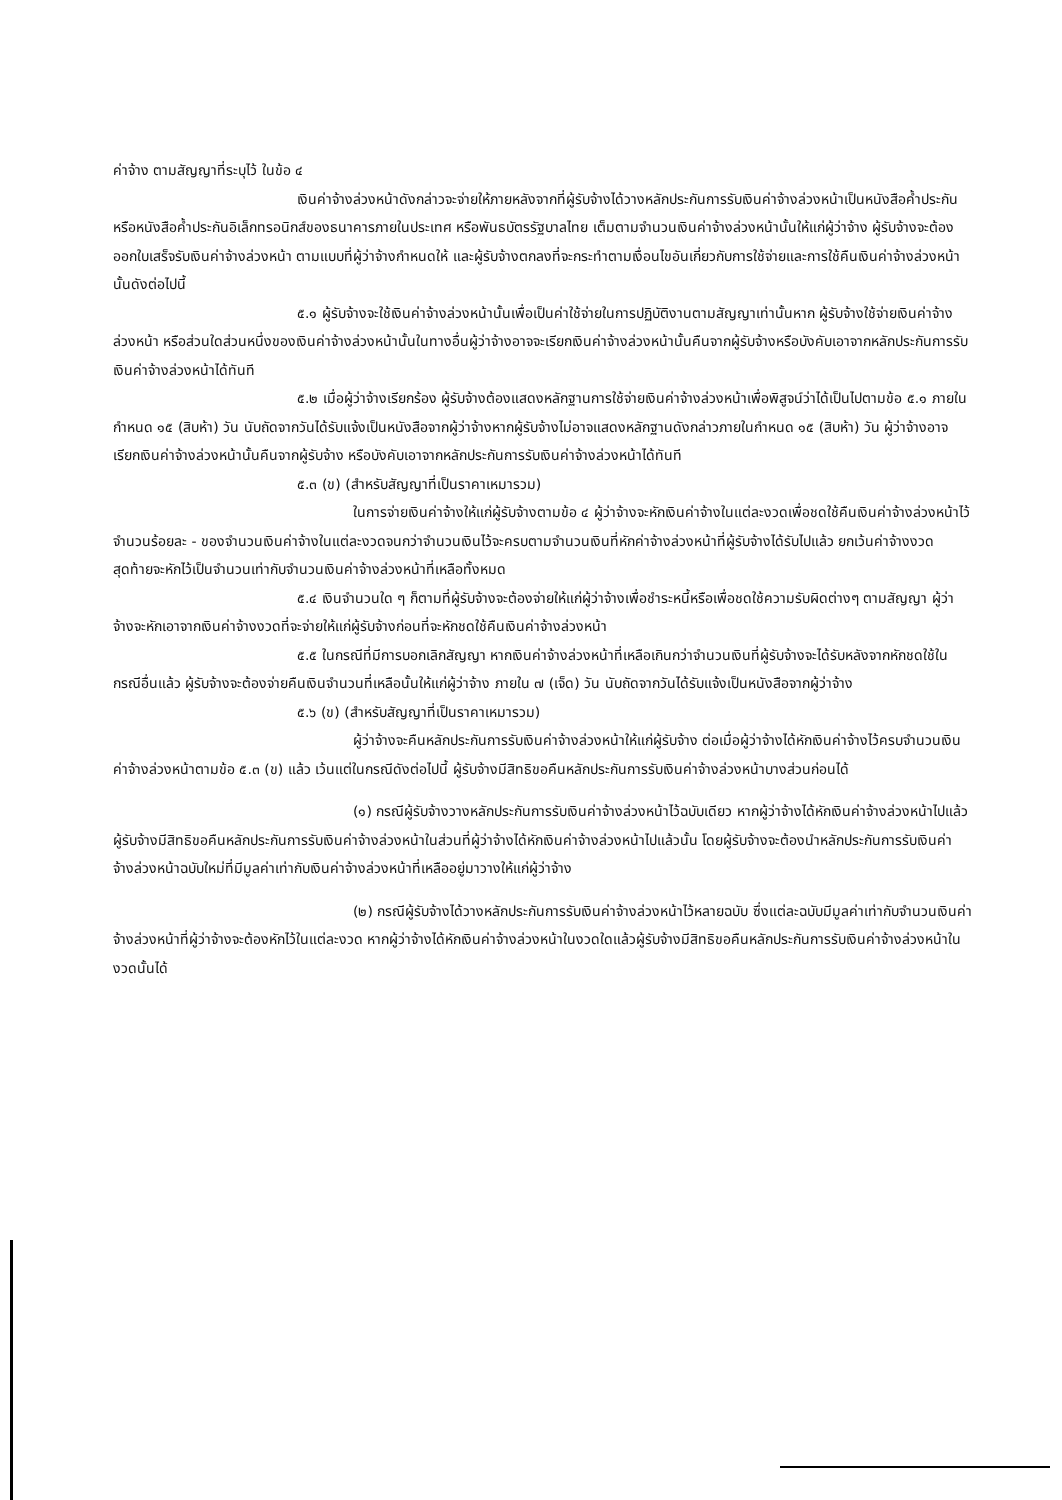ค่าจ้าง ตามสัญญาที่ระบุไว้ ในข้อ ๔
เงินค่าจ้างล่วงหน้าดังกล่าวจะจ่ายให้ภายหลังจากที่ผู้รับจ้างได้วางหลักประกันการรับเงินค่าจ้างล่วงหน้าเป็นหนังสือค้ำประกันหรือหนังสือค้ำประกันอิเล็กทรอนิกส์ของธนาคารภายในประเทศ หรือพันธบัตรรัฐบาลไทย เต็มตามจำนวนเงินค่าจ้างล่วงหน้านั้นให้แก่ผู้ว่าจ้าง ผู้รับจ้างจะต้องออกใบเสร็จรับเงินค่าจ้างล่วงหน้า ตามแบบที่ผู้ว่าจ้างกำหนดให้ และผู้รับจ้างตกลงที่จะกระทำตามเงื่อนไขอันเกี่ยวกับการใช้จ่ายและการใช้คืนเงินค่าจ้างล่วงหน้านั้นดังต่อไปนี้
๕.๑ ผู้รับจ้างจะใช้เงินค่าจ้างล่วงหน้านั้นเพื่อเป็นค่าใช้จ่ายในการปฏิบัติงานตามสัญญาเท่านั้นหาก ผู้รับจ้างใช้จ่ายเงินค่าจ้างล่วงหน้า หรือส่วนใดส่วนหนึ่งของเงินค่าจ้างล่วงหน้านั้นในทางอื่นผู้ว่าจ้างอาจจะเรียกเงินค่าจ้างล่วงหน้านั้นคืนจากผู้รับจ้างหรือบังคับเอาจากหลักประกันการรับเงินค่าจ้างล่วงหน้าได้ทันที
๕.๒ เมื่อผู้ว่าจ้างเรียกร้อง ผู้รับจ้างต้องแสดงหลักฐานการใช้จ่ายเงินค่าจ้างล่วงหน้าเพื่อพิสูจน์ว่าได้เป็นไปตามข้อ ๕.๑ ภายในกำหนด ๑๕ (สิบห้า) วัน นับถัดจากวันได้รับแจ้งเป็นหนังสือจากผู้ว่าจ้างหากผู้รับจ้างไม่อาจแสดงหลักฐานดังกล่าวภายในกำหนด ๑๕ (สิบห้า) วัน ผู้ว่าจ้างอาจเรียกเงินค่าจ้างล่วงหน้านั้นคืนจากผู้รับจ้าง หรือบังคับเอาจากหลักประกันการรับเงินค่าจ้างล่วงหน้าได้ทันที
๕.๓ (ข) (สำหรับสัญญาที่เป็นราคาเหมารวม)
ในการจ่ายเงินค่าจ้างให้แก่ผู้รับจ้างตามข้อ ๔ ผู้ว่าจ้างจะหักเงินค่าจ้างในแต่ละงวดเพื่อชดใช้คืนเงินค่าจ้างล่วงหน้าไว้จำนวนร้อยละ - ของจำนวนเงินค่าจ้างในแต่ละงวดจนกว่าจำนวนเงินไว้จะครบตามจำนวนเงินที่หักค่าจ้างล่วงหน้าที่ผู้รับจ้างได้รับไปแล้ว ยกเว้นค่าจ้างงวดสุดท้ายจะหักไว้เป็นจำนวนเท่ากับจำนวนเงินค่าจ้างล่วงหน้าที่เหลือทั้งหมด
๕.๔ เงินจำนวนใด ๆ ก็ตามที่ผู้รับจ้างจะต้องจ่ายให้แก่ผู้ว่าจ้างเพื่อชำระหนี้หรือเพื่อชดใช้ความรับผิดต่างๆ ตามสัญญา ผู้ว่าจ้างจะหักเอาจากเงินค่าจ้างงวดที่จะจ่ายให้แก่ผู้รับจ้างก่อนที่จะหักชดใช้คืนเงินค่าจ้างล่วงหน้า
๕.๕ ในกรณีที่มีการบอกเลิกสัญญา หากเงินค่าจ้างล่วงหน้าที่เหลือเกินกว่าจำนวนเงินที่ผู้รับจ้างจะได้รับหลังจากหักชดใช้ในกรณีอื่นแล้ว ผู้รับจ้างจะต้องจ่ายคืนเงินจำนวนที่เหลือนั้นให้แก่ผู้ว่าจ้าง ภายใน ๗ (เจ็ด) วัน นับถัดจากวันได้รับแจ้งเป็นหนังสือจากผู้ว่าจ้าง
๕.๖ (ข) (สำหรับสัญญาที่เป็นราคาเหมารวม)
ผู้ว่าจ้างจะคืนหลักประกันการรับเงินค่าจ้างล่วงหน้าให้แก่ผู้รับจ้าง ต่อเมื่อผู้ว่าจ้างได้หักเงินค่าจ้างไว้ครบจำนวนเงินค่าจ้างล่วงหน้าตามข้อ ๕.๓ (ข) แล้ว เว้นแต่ในกรณีดังต่อไปนี้ ผู้รับจ้างมีสิทธิขอคืนหลักประกันการรับเงินค่าจ้างล่วงหน้าบางส่วนก่อนได้
(๑) กรณีผู้รับจ้างวางหลักประกันการรับเงินค่าจ้างล่วงหน้าไว้ฉบับเดียว หากผู้ว่าจ้างได้หักเงินค่าจ้างล่วงหน้าไปแล้ว ผู้รับจ้างมีสิทธิขอคืนหลักประกันการรับเงินค่าจ้างล่วงหน้าในส่วนที่ผู้ว่าจ้างได้หักเงินค่าจ้างล่วงหน้าไปแล้วนั้น โดยผู้รับจ้างจะต้องนำหลักประกันการรับเงินค่าจ้างล่วงหน้าฉบับใหม่ที่มีมูลค่าเท่ากับเงินค่าจ้างล่วงหน้าที่เหลืออยู่มาวางให้แก่ผู้ว่าจ้าง
(๒) กรณีผู้รับจ้างได้วางหลักประกันการรับเงินค่าจ้างล่วงหน้าไว้หลายฉบับ ซึ่งแต่ละฉบับมีมูลค่าเท่ากับจำนวนเงินค่าจ้างล่วงหน้าที่ผู้ว่าจ้างจะต้องหักไว้ในแต่ละงวด หากผู้ว่าจ้างได้หักเงินค่าจ้างล่วงหน้าในงวดใดแล้วผู้รับจ้างมีสิทธิขอคืนหลักประกันการรับเงินค่าจ้างล่วงหน้าในงวดนั้นได้